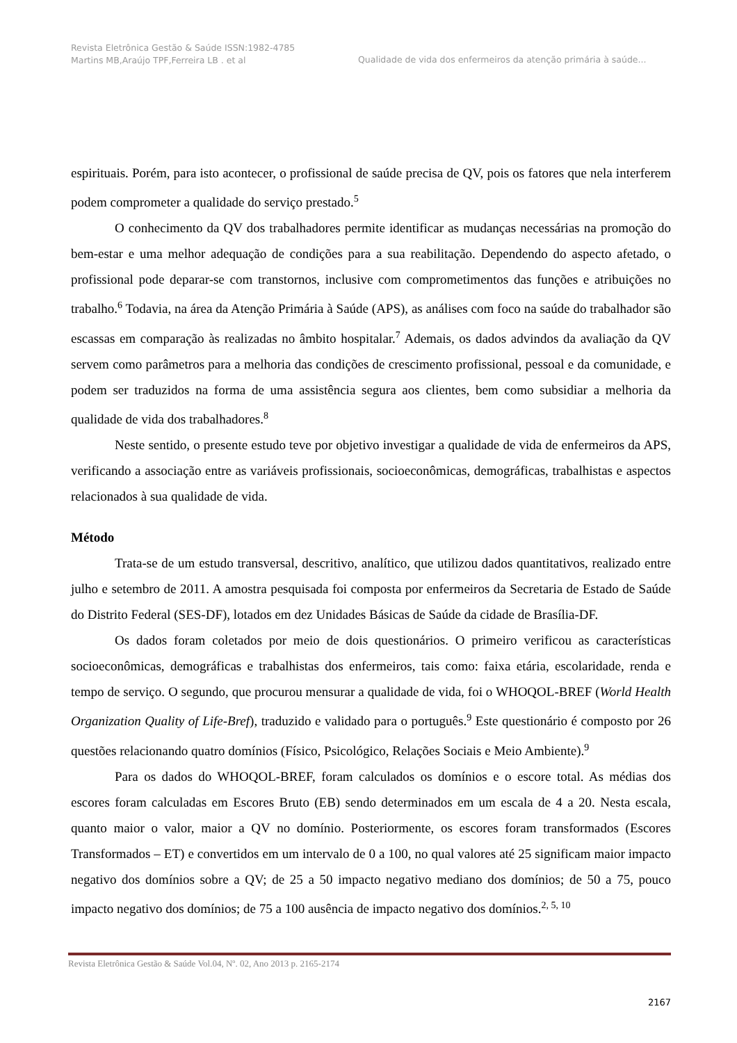Revista Eletrônica Gestão & Saúde ISSN:1982-4785 Martins MB,Araújo TPF,Ferreira LB . et al
Qualidade de vida dos enfermeiros da atenção primária à saúde...
espirituais. Porém, para isto acontecer, o profissional de saúde precisa de QV, pois os fatores que nela interferem podem comprometer a qualidade do serviço prestado.<sup>5</sup>
O conhecimento da QV dos trabalhadores permite identificar as mudanças necessárias na promoção do bem-estar e uma melhor adequação de condições para a sua reabilitação. Dependendo do aspecto afetado, o profissional pode deparar-se com transtornos, inclusive com comprometimentos das funções e atribuições no trabalho.<sup>6</sup> Todavia, na área da Atenção Primária à Saúde (APS), as análises com foco na saúde do trabalhador são escassas em comparação às realizadas no âmbito hospitalar.<sup>7</sup> Ademais, os dados advindos da avaliação da QV servem como parâmetros para a melhoria das condições de crescimento profissional, pessoal e da comunidade, e podem ser traduzidos na forma de uma assistência segura aos clientes, bem como subsidiar a melhoria da qualidade de vida dos trabalhadores.<sup>8</sup>
Neste sentido, o presente estudo teve por objetivo investigar a qualidade de vida de enfermeiros da APS, verificando a associação entre as variáveis profissionais, socioeconômicas, demográficas, trabalhistas e aspectos relacionados à sua qualidade de vida.
Método
Trata-se de um estudo transversal, descritivo, analítico, que utilizou dados quantitativos, realizado entre julho e setembro de 2011. A amostra pesquisada foi composta por enfermeiros da Secretaria de Estado de Saúde do Distrito Federal (SES-DF), lotados em dez Unidades Básicas de Saúde da cidade de Brasília-DF.
Os dados foram coletados por meio de dois questionários. O primeiro verificou as características socioeconômicas, demográficas e trabalhistas dos enfermeiros, tais como: faixa etária, escolaridade, renda e tempo de serviço. O segundo, que procurou mensurar a qualidade de vida, foi o WHOQOL-BREF (World Health Organization Quality of Life-Bref), traduzido e validado para o português.<sup>9</sup> Este questionário é composto por 26 questões relacionando quatro domínios (Físico, Psicológico, Relações Sociais e Meio Ambiente).<sup>9</sup>
Para os dados do WHOQOL-BREF, foram calculados os domínios e o escore total. As médias dos escores foram calculadas em Escores Bruto (EB) sendo determinados em um escala de 4 a 20. Nesta escala, quanto maior o valor, maior a QV no domínio. Posteriormente, os escores foram transformados (Escores Transformados – ET) e convertidos em um intervalo de 0 a 100, no qual valores até 25 significam maior impacto negativo dos domínios sobre a QV; de 25 a 50 impacto negativo mediano dos domínios; de 50 a 75, pouco impacto negativo dos domínios; de 75 a 100 ausência de impacto negativo dos domínios.<sup>2, 5, 10</sup>
Revista Eletrônica Gestão & Saúde Vol.04, Nº. 02, Ano 2013 p. 2165-2174
2167